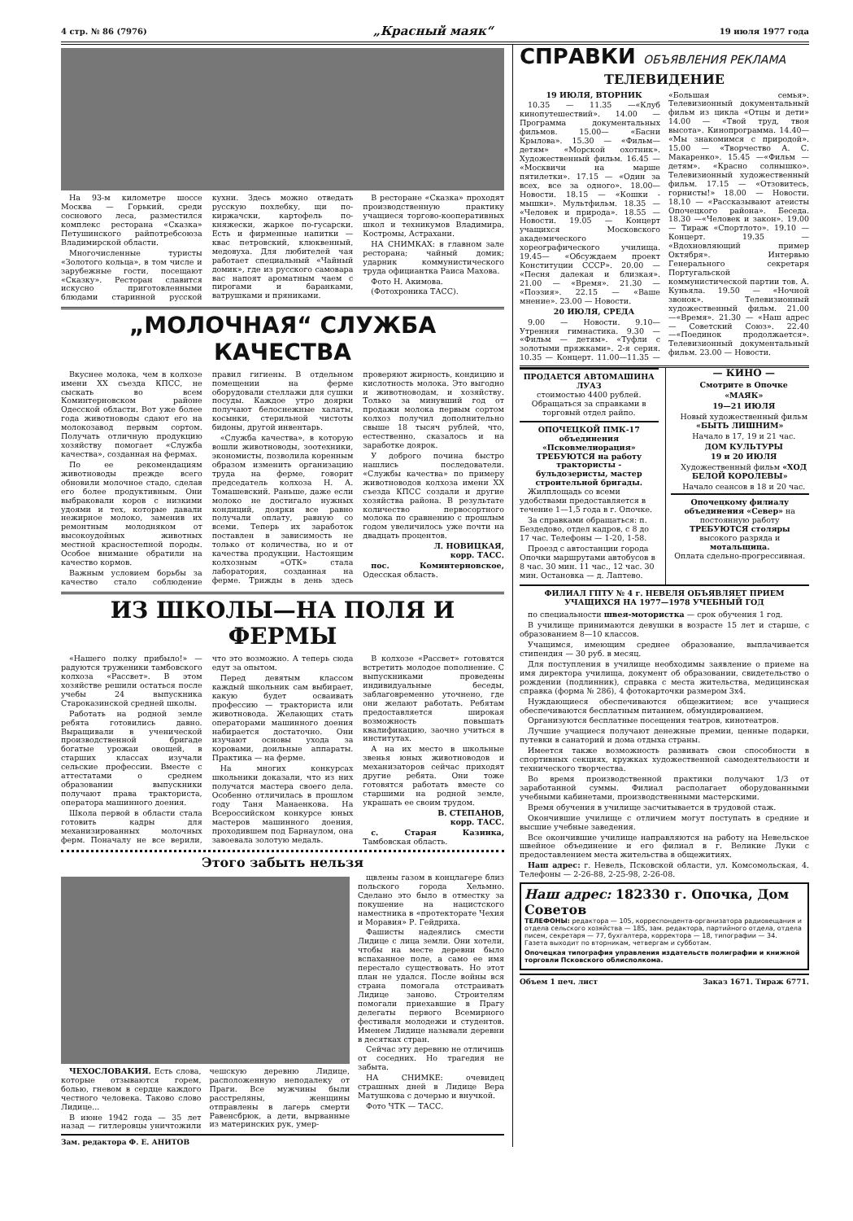4 стр. № 86 (7976) „Красный маяк“19 июля 1977 года
На 93-м километре шоссе Москва — Горький, среди соснового леса, разместился комплекс ресторана «Сказка» Петушинского райпотребсоюза Владимирской области.
Многочисленные туристы «Золотого кольца», в том числе и зарубежные гости, посещают «Сказку». Ресторан славится искусно приготовленными блюдами старинной русской кухни. Здесь можно отведать русскую похлебку, щи по-киржачски, картофель по-княжески, жаркое по-гусарски. Есть и фирменные напитки — квас петровский, клюквенный, медовуха. Для любителей чая работает специальный «Чайный домик», где из русского самовара вас напоят ароматным чаем с пирогами и баранками, ватрушками и пряниками.
В ресторане «Сказка» проходят производственную практику учащиеся торгово-кооперативных школ и техникумов Владимира, Костромы, Астрахани.
НА СНИМКАХ: в главном зале ресторана; чайный домик; ударник коммунистического труда официантка Раиса Махова.
Фото Н. Акимова.
(Фотохроника ТАСС).
„МОЛОЧНАЯ“ СЛУЖБА КАЧЕСТВА
Вкуснее молока, чем в колхозе имени XX съезда КПСС, не сыскать во всем Коминтерновском районе Одесской области. Вот уже более года животноводы сдают его на молокозавод первым сортом. Получать отличную продукцию хозяйству помогает «Служба качества», созданная на фермах.
По ее рекомендациям животноводы прежде всего обновили молочное стадо, сделав его более продуктивным. Они выбраковали коров с низкими удоями и тех, которые давали нежирное молоко, заменив их ремонтным молодняком от высокоудойных животных местной красностепной породы. Особое внимание обратили на качество кормов.
Важным условием борьбы за качество стало соблюдение правил гигиены. В отдельном помещении на ферме оборудовали стеллажи для сушки посуды. Каждое утро доярки получают белоснежные халаты, косынки, стерильной чистоты бидоны, другой инвентарь.
«Служба качества», в которую вошли животноводы, зоотехники, экономисты, позволила коренным образом изменить организацию труда на ферме, говорит председатель колхоза Н. А. Томашевский. Раньше, даже если молоко не достигало нужных кондиций, доярки все равно получали оплату, равную со всеми. Теперь их заработок поставлен в зависимость не только от количества, но и от качества продукции. Настоящим колхозным «ОТК» стала лаборатория, созданная на ферме. Трижды в день здесь проверяют жирность, кондицию и кислотность молока. Это выгодно и животноводам, и хозяйству. Только за минувший год от продажи молока первым сортом колхоз получил дополнительно свыше 18 тысяч рублей, что, естественно, сказалось и на заработке доярок.
У доброго почина быстро нашлись последователи. «Службы качества» по примеру животноводов колхоза имени XX съезда КПСС создали и другие хозяйства района. В результате количество первосортного молока по сравнению с прошлым годом увеличилось уже почти на двадцать процентов.
Л. НОВИЦКАЯ,
корр. ТАСС.
пос. Коминтерновское, Одесская область.
ИЗ ШКОЛЫ—НА ПОЛЯ И ФЕРМЫ
«Нашего полку прибыло!» — радуются труженики тамбовского колхоза «Рассвет». В этом хозяйстве решили остаться после учебы 24 выпускника Староказинской средней школы.
Работать на родной земле ребята готовились давно. Выращивали в ученической производственной бригаде богатые урожаи овощей, в старших классах изучали сельские профессии. Вместе с аттестатами о среднем образовании выпускники получают права тракториста, оператора машинного доения.
Школа первой в области стала готовить кадры для механизированных молочных ферм. Поначалу не все верили, что это возможно. А теперь сюда едут за опытом.
Перед девятым классом каждый школьник сам выбирает, какую будет осваивать профессию — тракториста или животновода. Желающих стать операторами машинного доения набирается достаточно. Они изучают основы ухода за коровами, доильные аппараты. Практика — на ферме.
На многих конкурсах школьники доказали, что из них получатся мастера своего дела. Особенно отличилась в прошлом году Таня Манаенкова. На Всероссийском конкурсе юных мастеров машинного доения, проходившем под Барнаулом, она завоевала золотую медаль.
В колхозе «Рассвет» готовятся встретить молодое пополнение. С выпускниками проведены индивидуальные беседы, заблаговременно уточнено, где они желают работать. Ребятам предоставляется широкая возможность повышать квалификацию, заочно учиться в институтах.
А на их место в школьные звенья юных животноводов и механизаторов сейчас приходят другие ребята. Они тоже готовятся работать вместе со старшими на родной земле, украшать ее своим трудом.
В. СТЕПАНОВ,
корр. ТАСС.
с. Старая Казинка, Тамбовская область.
Этого забыть нельзя
ЧЕХОСЛОВАКИЯ. Есть слова, которые отзываются горем, болью, гневом в сердце каждого честного человека. Таково слово Лидице...
В июне 1942 года — 35 лет назад — гитлеровцы уничтожили чешскую деревню Лидице, расположенную неподалеку от Праги. Все мужчины были расстреляны, женщины отправлены в лагерь смерти Равенсбрюк, а дети, вырванные из материнских рук, умер-
щвлены газом в концлагере близ польского города Хельмно. Сделано это было в отместку за покушение на нацистского наместника в «протекторате Чехия и Моравия» Р. Гейдриха.
Фашисты надеялись смести Лидице с лица земли. Они хотели, чтобы на месте деревни было вспаханное поле, а само ее имя перестало существовать. Но этот план не удался. После войны вся страна помогала отстраивать Лидице заново. Строителям помогали приехавшие в Прагу делегаты первого Всемирного фестиваля молодежи и студентов. Именем Лидице называли деревни в десятках стран.
Сейчас эту деревню не отличишь от соседних. Но трагедия не забыта.
НА СНИМКЕ: очевидец страшных дней в Лидице Вера Матушкова с дочерью и внучкой.
Фото ЧТК — ТАСС.
Зам. редактора Ф. Е. АНИТОВ
СПРАВКИ ОБЪЯВЛЕНИЯ РЕКЛАМА
ТЕЛЕВИДЕНИЕ
19 ИЮЛЯ, ВТОРНИК
10.35 — 11.35 —«Клуб кинопутешествий». 14.00 —Программа документальных фильмов. 15.00— «Басни Крылова». 15.30 — «Фильм—детям» «Морской охотник». Художественный фильм. 16.45 — «Москвичи на марше пятилетки». 17.15 — «Один за всех, все за одного». 18.00— Новости. 18.15 — «Кошки - мышки». Мультфильм. 18.35 — «Человек и природа». 18.55 — Новости. 19.05 — Концерт учащихся Московского академического хореографического училища. 19.45— «Обсуждаем проект Конституции СССР». 20.00 — «Песня далекая и близкая». 21.00 — «Время». 21.30 — «Поэзия». 22.15 — «Ваше мнение». 23.00 — Новости.
20 ИЮЛЯ, СРЕДА
9.00 — Новости. 9.10— Утренняя гимнастика. 9.30 — «Фильм — детям». «Туфли с золотыми пряжками». 2-я серия. 10.35 — Концерт. 11.00—11.35 — «Большая семья». Телевизионный документальный фильм из цикла «Отцы и дети» 14.00 — «Твой труд, твоя высота». Кинопрограмма. 14.40— «Мы знакомимся с природой». 15.00 — «Творчество А. С. Макаренко». 15.45 —«Фильм — детям». «Красно солнышко». Телевизионный художественный фильм. 17.15 — «Отзовитесь, горнисты!» 18.00 — Новости. 18.10 — «Рассказывают атеисты Опочецкого района». Беседа. 18.30 —«Человек и закон». 19.00 — Тираж «Спортлото». 19.10 — Концерт. 19.35 — «Вдохновляющий пример Октября». Интервью Генерального секретаря Португальской коммунистической партии тов. А. Куньяла. 19.50 — «Ночной звонок». Телевизионный художественный фильм. 21.00 —«Время». 21.30 — «Наш адрес — Советский Союз». 22.40 —«Поединок продолжается». Телевизионный документальный фильм. 23.00 — Новости.
ПРОДАЕТСЯ АВТОМАШИНА ЛУАЗ
стоимостью 4400 рублей. Обращаться за справками в торговый отдел райпо.
ОПОЧЕЦКОЙ ПМК-17 объединения «Псковмелиорация» ТРЕБУЮТСЯ на работу трактористы - бульдозеристы, мастер строительной бригады.
Жилплощадь со всеми удобствами предоставляется в течение 1—1,5 года в г. Опочке.
За справками обращаться: п. Бездедово, отдел кадров, с 8 до 17 час. Телефоны — 1-20, 1-58.
Проезд с автостанции города Опочки маршрутами автобусов в 8 час. 30 мин. 11 час., 12 час. 30 мин. Остановка — д. Лаптево.
— КИНО —
Смотрите в Опочке
«МАЯК»
19—21 ИЮЛЯ
Новый художественный фильм «БЫТЬ ЛИШНИМ»
Начало в 17, 19 и 21 час.
ДОМ КУЛЬТУРЫ
19 и 20 ИЮЛЯ
Художественный фильм «ХОД БЕЛОЙ КОРОЛЕВЫ»
Начало сеансов в 18 и 20 час.
Опочецкому филиалу объединения «Север» на постоянную работу ТРЕБУЮТСЯ столяры высокого разряда и мотальщица.
Оплата сдельно-прогрессивная.
ФИЛИАЛ ГПТУ № 4 г. НЕВЕЛЯ ОБЪЯВЛЯЕТ ПРИЕМ УЧАЩИХСЯ НА 1977—1978 УЧЕБНЫЙ ГОД
по специальности швея-мотористка — срок обучения 1 год.
В училище принимаются девушки в возрасте 15 лет и старше, с образованием 8—10 классов.
Учащимся, имеющим среднее образование, выплачивается стипендия — 30 руб. в месяц.
Для поступления в училище необходимы заявление о приеме на имя директора училища, документ об образовании, свидетельство о рождении (подлинник), справка с места жительства, медицинская справка (форма № 286), 4 фотокарточки размером 3х4.
Нуждающиеся обеспечиваются общежитием; все учащиеся обеспечиваются бесплатным питанием, обмундированием.
Организуются бесплатные посещения театров, кинотеатров.
Лучшие учащиеся получают денежные премии, ценные подарки, путевки в санаторий и дома отдыха страны.
Имеется также возможность развивать свои способности в спортивных секциях, кружках художественной самодеятельности и технического творчества.
Во время производственной практики получают 1/3 от заработанной суммы. Филиал располагает оборудованными учебными кабинетами, производственными мастерскими.
Время обучения в училище засчитывается в трудовой стаж.
Окончившие училище с отличием могут поступать в средние и высшие учебные заведения.
Все окончившие училище направляются на работу на Невельское швейное объединение и его филиал в г. Великие Луки с предоставлением места жительства в общежитиях.
Наш адрес: г. Невель, Псковской области, ул. Комсомольская, 4. Телефоны — 2-26-88, 2-25-98, 2-26-08.
Наш адрес: 182330 г. Опочка, Дом Советов
ТЕЛЕФОНЫ: редактора — 105, корреспондента-организатора радиовещания и отдела сельского хозяйства — 185, зам. редактора, партийного отдела, отдела писем, секретаря — 77, бухгалтера, корректора — 18, типографии — 34.
Газета выходит по вторникам, четвергам и субботам.
Опочецкая типография управления издательств полиграфии и книжной торговли Псковского облисполкома.
Объем 1 печ. лист Заказ 1671. Тираж 6771.